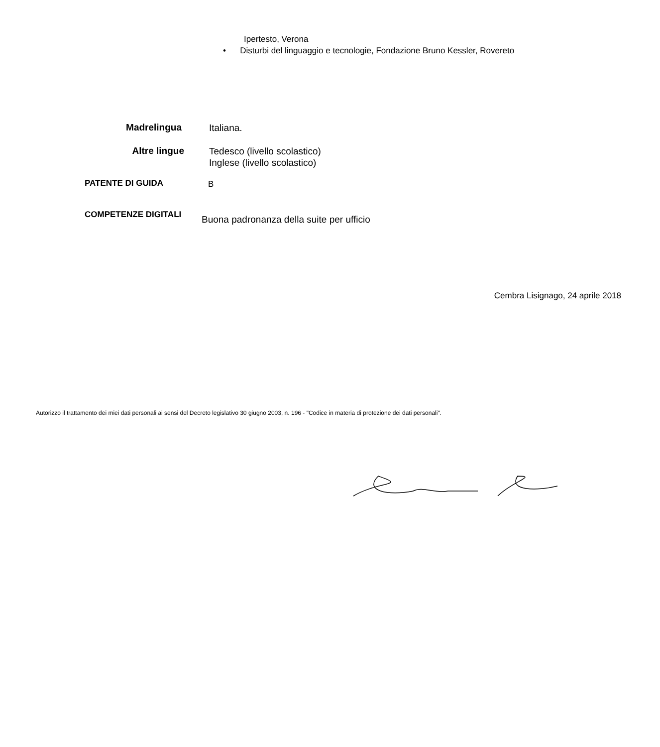Ipertesto, Verona
• Disturbi del linguaggio e tecnologie, Fondazione Bruno Kessler, Rovereto
Madrelingua
Italiana.
Altre lingue
Tedesco (livello scolastico)
Inglese (livello scolastico)
PATENTE DI GUIDA
B
COMPETENZE DIGITALI
Buona padronanza della suite per ufficio
Cembra Lisignago, 24 aprile 2018
Autorizzo il trattamento dei miei dati personali ai sensi del Decreto legislativo 30 giugno 2003, n. 196 - "Codice in materia di protezione dei dati personali".